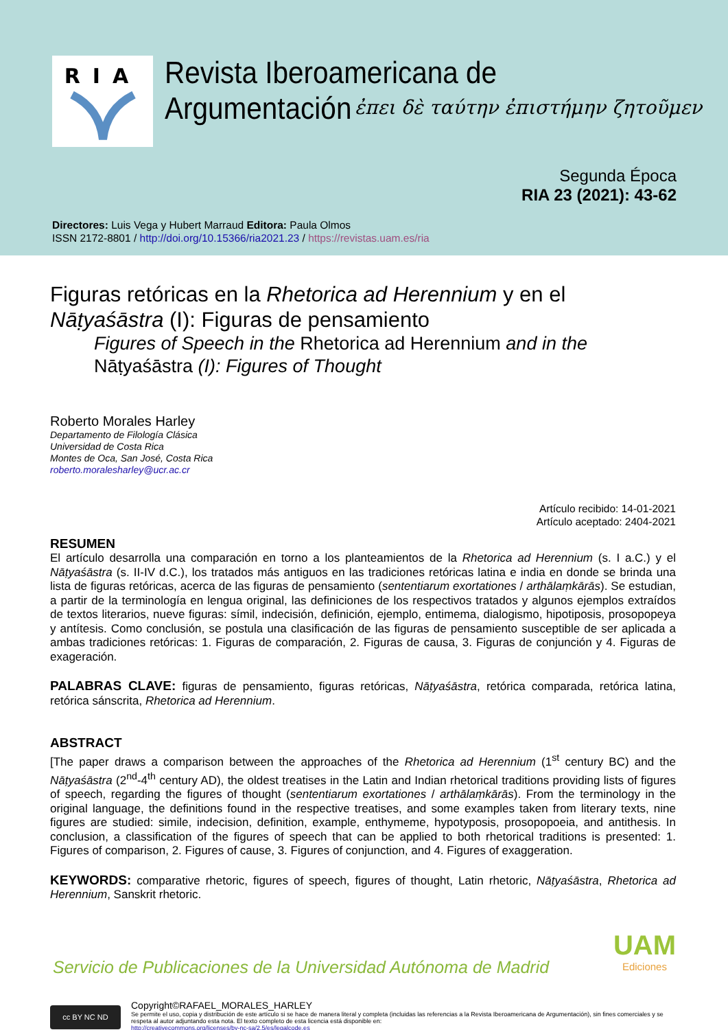RIA
Revista Iberoamericana de Argumentación
ἐπει δὲ ταύτην ἐπιστήμην ζητοῦμεν
Segunda Época
RIA 23 (2021): 43-62
Directores: Luis Vega y Hubert Marraud Editora: Paula Olmos
ISSN 2172-8801 / http://doi.org/10.15366/ria2021.23 / https://revistas.uam.es/ria
Figuras retóricas en la Rhetorica ad Herennium y en el Nāṭyaśāstra (I): Figuras de pensamiento
Figures of Speech in the Rhetorica ad Herennium and in the Nāṭyaśāstra (I): Figures of Thought
Roberto Morales Harley
Departamento de Filología Clásica
Universidad de Costa Rica
Montes de Oca, San José, Costa Rica
roberto.moralesharley@ucr.ac.cr
Artículo recibido: 14-01-2021
Artículo aceptado: 2404-2021
RESUMEN
El artículo desarrolla una comparación en torno a los planteamientos de la Rhetorica ad Herennium (s. I a.C.) y el Nāṭyaśāstra (s. II-IV d.C.), los tratados más antiguos en las tradiciones retóricas latina e india en donde se brinda una lista de figuras retóricas, acerca de las figuras de pensamiento (sententiarum exortationes / arthālaṃkārās). Se estudian, a partir de la terminología en lengua original, las definiciones de los respectivos tratados y algunos ejemplos extraídos de textos literarios, nueve figuras: símil, indecisión, definición, ejemplo, entimema, dialogismo, hipotiposis, prosopopeya y antítesis. Como conclusión, se postula una clasificación de las figuras de pensamiento susceptible de ser aplicada a ambas tradiciones retóricas: 1. Figuras de comparación, 2. Figuras de causa, 3. Figuras de conjunción y 4. Figuras de exageración.
PALABRAS CLAVE: figuras de pensamiento, figuras retóricas, Nāṭyaśāstra, retórica comparada, retórica latina, retórica sánscrita, Rhetorica ad Herennium.
ABSTRACT
[The paper draws a comparison between the approaches of the Rhetorica ad Herennium (1<sup>st</sup> century BC) and the Nāṭyaśāstra (2<sup>nd</sup>-4<sup>th</sup> century AD), the oldest treatises in the Latin and Indian rhetorical traditions providing lists of figures of speech, regarding the figures of thought (sententiarum exortationes / arthālaṃkārās). From the terminology in the original language, the definitions found in the respective treatises, and some examples taken from literary texts, nine figures are studied: simile, indecision, definition, example, enthymeme, hypotyposis, prosopopoeia, and antithesis. In conclusion, a classification of the figures of speech that can be applied to both rhetorical traditions is presented: 1. Figures of comparison, 2. Figures of cause, 3. Figures of conjunction, and 4. Figures of exaggeration.
KEYWORDS: comparative rhetoric, figures of speech, figures of thought, Latin rhetoric, Nāṭyaśāstra, Rhetorica ad Herennium, Sanskrit rhetoric.
Servicio de Publicaciones de la Universidad Autónoma de Madrid
UAM
Ediciones
cc BY NC ND
Copyright©RAFAEL_MORALES_HARLEY
Se permite el uso, copia y distribución de este artículo si se hace de manera literal y completa (incluidas las referencias a la Revista Iberoamericana de Argumentación), sin fines comerciales y se respeta al autor adjuntando esta nota. El texto completo de esta licencia está disponible en:
http://creativecommons.org/licenses/by-nc-sa/2.5/es/legalcode.es